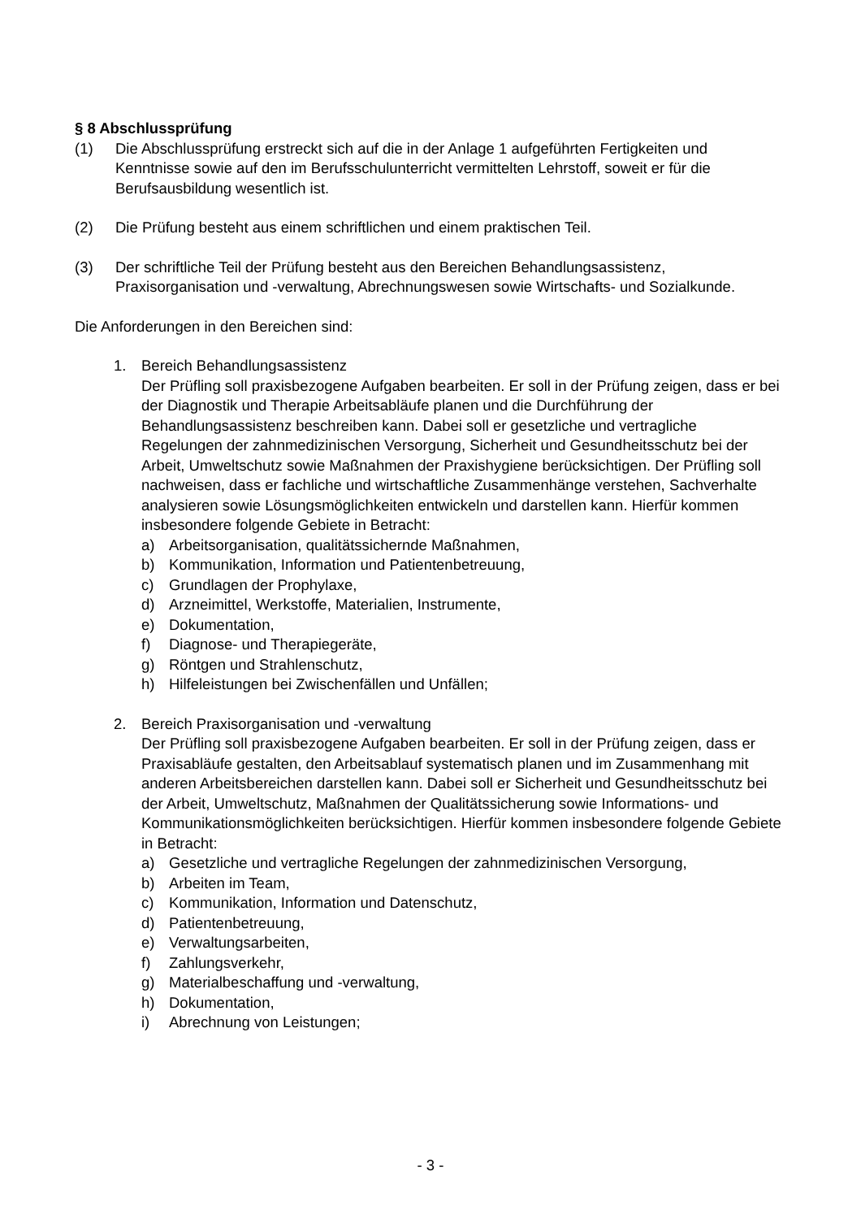§ 8 Abschlussprüfung
(1) Die Abschlussprüfung erstreckt sich auf die in der Anlage 1 aufgeführten Fertigkeiten und Kenntnisse sowie auf den im Berufsschulunterricht vermittelten Lehrstoff, soweit er für die Berufsausbildung wesentlich ist.
(2) Die Prüfung besteht aus einem schriftlichen und einem praktischen Teil.
(3) Der schriftliche Teil der Prüfung besteht aus den Bereichen Behandlungsassistenz, Praxisorganisation und -verwaltung, Abrechnungswesen sowie Wirtschafts- und Sozialkunde.
Die Anforderungen in den Bereichen sind:
1. Bereich Behandlungsassistenz
Der Prüfling soll praxisbezogene Aufgaben bearbeiten. Er soll in der Prüfung zeigen, dass er bei der Diagnostik und Therapie Arbeitsabläufe planen und die Durchführung der Behandlungsassistenz beschreiben kann. Dabei soll er gesetzliche und vertragliche Regelungen der zahnmedizinischen Versorgung, Sicherheit und Gesundheitsschutz bei der Arbeit, Umweltschutz sowie Maßnahmen der Praxishygiene berücksichtigen. Der Prüfling soll nachweisen, dass er fachliche und wirtschaftliche Zusammenhänge verstehen, Sachverhalte analysieren sowie Lösungsmöglichkeiten entwickeln und darstellen kann. Hierfür kommen insbesondere folgende Gebiete in Betracht:
a) Arbeitsorganisation, qualitätssichernde Maßnahmen,
b) Kommunikation, Information und Patientenbetreuung,
c) Grundlagen der Prophylaxe,
d) Arzneimittel, Werkstoffe, Materialien, Instrumente,
e) Dokumentation,
f) Diagnose- und Therapiegeräte,
g) Röntgen und Strahlenschutz,
h) Hilfeleistungen bei Zwischenfällen und Unfällen;
2. Bereich Praxisorganisation und -verwaltung
Der Prüfling soll praxisbezogene Aufgaben bearbeiten. Er soll in der Prüfung zeigen, dass er Praxisabläufe gestalten, den Arbeitsablauf systematisch planen und im Zusammenhang mit anderen Arbeitsbereichen darstellen kann. Dabei soll er Sicherheit und Gesundheitsschutz bei der Arbeit, Umweltschutz, Maßnahmen der Qualitätssicherung sowie Informations- und Kommunikationsmöglichkeiten berücksichtigen. Hierfür kommen insbesondere folgende Gebiete in Betracht:
a) Gesetzliche und vertragliche Regelungen der zahnmedizinischen Versorgung,
b) Arbeiten im Team,
c) Kommunikation, Information und Datenschutz,
d) Patientenbetreuung,
e) Verwaltungsarbeiten,
f) Zahlungsverkehr,
g) Materialbeschaffung und -verwaltung,
h) Dokumentation,
i) Abrechnung von Leistungen;
- 3 -